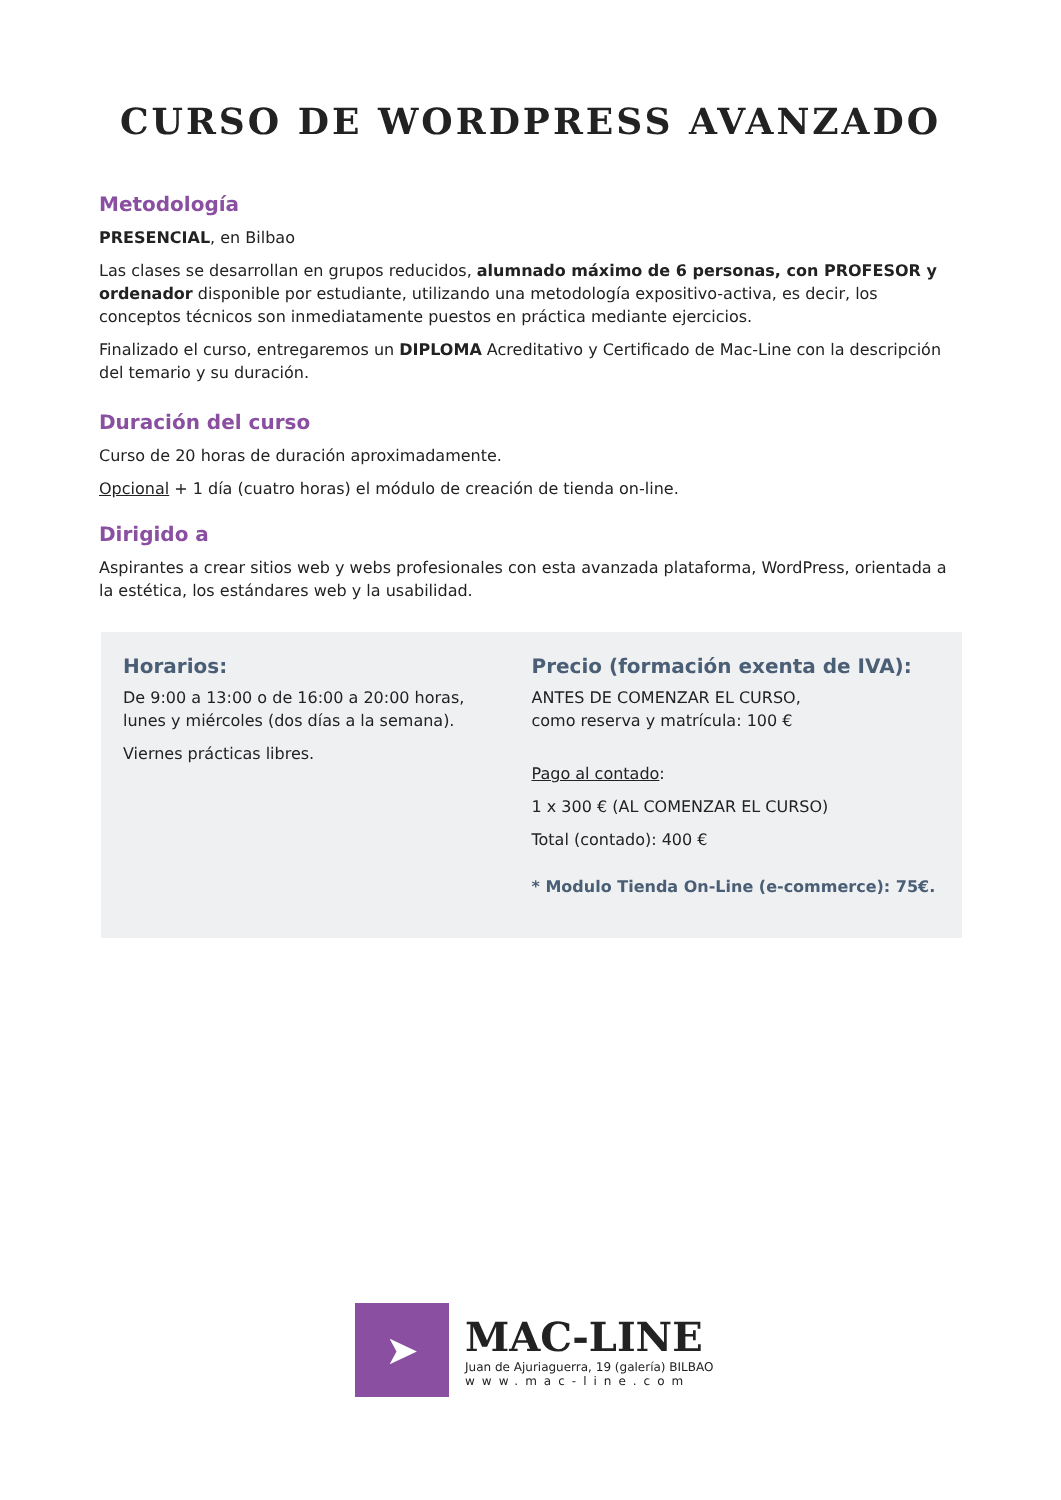CURSO DE WORDPRESS AVANZADO
Metodología
PRESENCIAL, en Bilbao
Las clases se desarrollan en grupos reducidos, alumnado máximo de 6 personas, con PROFESOR y ordenador disponible por estudiante, utilizando una metodología expositivo-activa, es decir, los conceptos técnicos son inmediatamente puestos en práctica mediante ejercicios.
Finalizado el curso, entregaremos un DIPLOMA Acreditativo y Certificado de Mac-Line con la descripción del temario y su duración.
Duración del curso
Curso de 20 horas de duración aproximadamente.
Opcional + 1 día (cuatro horas) el módulo de creación de tienda on-line.
Dirigido a
Aspirantes a crear sitios web y webs profesionales con esta avanzada plataforma, WordPress, orientada a la estética, los estándares web y la usabilidad.
Horarios:
De 9:00 a 13:00 o de 16:00 a 20:00 horas,
lunes y miércoles (dos días a la semana).
Viernes prácticas libres.
Precio (formación exenta de IVA):
ANTES DE COMENZAR EL CURSO,
como reserva y matrícula: 100 €
Pago al contado:
1 x 300 € (AL COMENZAR EL CURSO)
Total (contado): 400 €
* Modulo Tienda On-Line (e-commerce): 75€.
➤
MAC-LINE
Juan de Ajuriaguerra, 19 (galería) BILBAO
www.mac-line.com